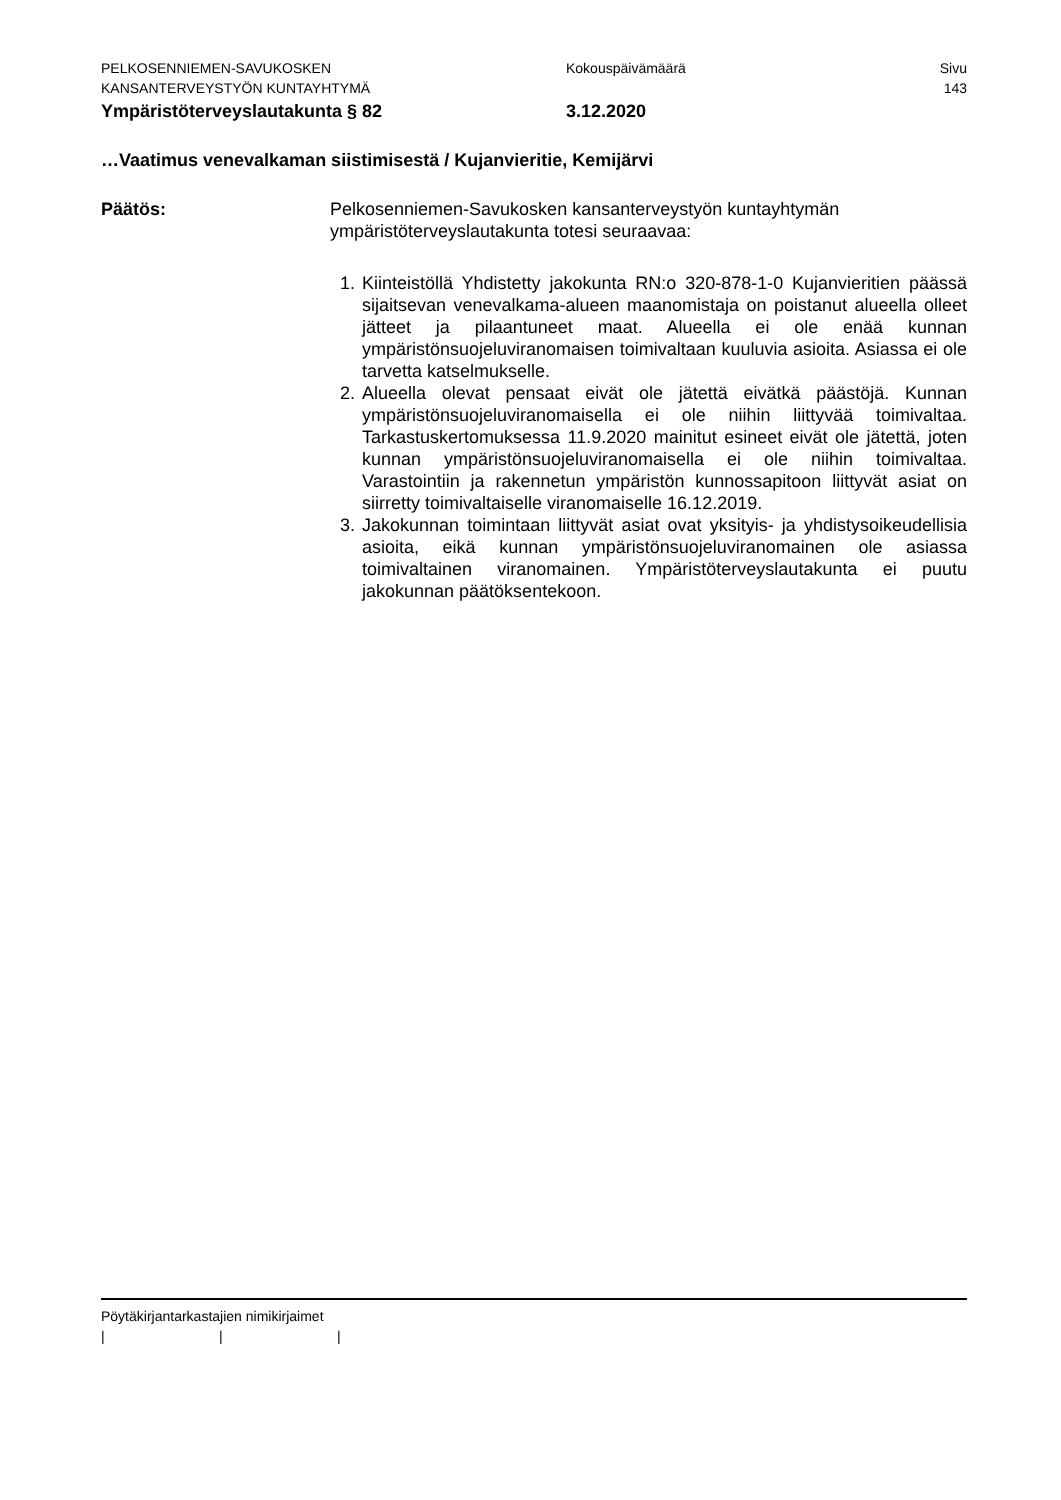PELKOSENNIEMEN-SAVUKOSKEN Kokouspäivämäärä Sivu
KANSANTERVEYSTYÖN KUNTAYHTYMÄ 143
Ympäristöterveyslautakunta § 82 3.12.2020
…Vaatimus venevalkaman siistimisestä / Kujanvieritie, Kemijärvi
Päätös: Pelkosenniemen-Savukosken kansanterveystyön kuntayhtymän ympäristöterveyslautakunta totesi seuraavaa:
1. Kiinteistöllä Yhdistetty jakokunta RN:o 320-878-1-0 Kujanvieritien päässä sijaitsevan venevalkama-alueen maanomistaja on poistanut alueella olleet jätteet ja pilaantuneet maat. Alueella ei ole enää kunnan ympäristönsuojeluviranomaisen toimivaltaan kuuluvia asioita. Asiassa ei ole tarvetta katselmukselle.
2. Alueella olevat pensaat eivät ole jätettä eivätkä päästöjä. Kunnan ympäristönsuojeluviranomaisella ei ole niihin liittyvää toimivaltaa. Tarkastuskertomuksessa 11.9.2020 mainitut esineet eivät ole jätettä, joten kunnan ympäristönsuojeluviranomaisella ei ole niihin toimivaltaa. Varastointiin ja rakennetun ympäristön kunnossapitoon liittyvät asiat on siirretty toimivaltaiselle viranomaiselle 16.12.2019.
3. Jakokunnan toimintaan liittyvät asiat ovat yksityis- ja yhdistysoikeudellisia asioita, eikä kunnan ympäristönsuojeluviranomainen ole asiassa toimivaltainen viranomainen. Ympäristöterveyslautakunta ei puutu jakokunnan päätöksentekoon.
Pöytäkirjantarkastajien nimikirjaimet
| | |